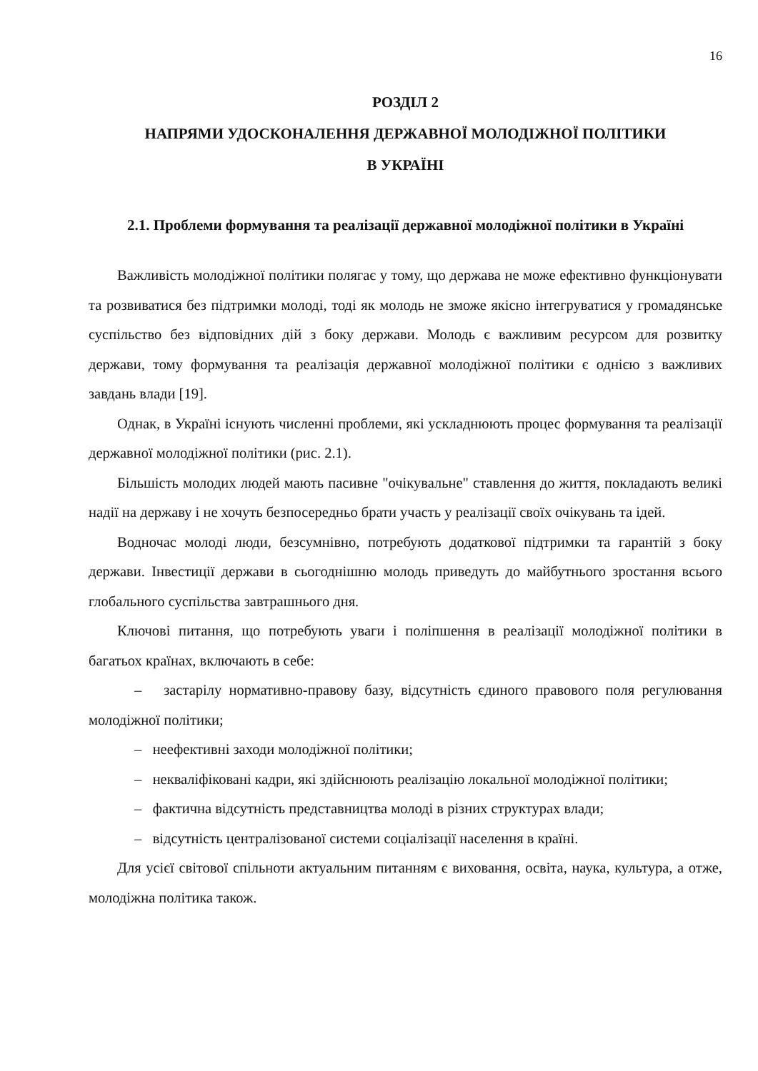16
РОЗДІЛ 2
НАПРЯМИ УДОСКОНАЛЕННЯ ДЕРЖАВНОЇ МОЛОДІЖНОЇ ПОЛІТИКИ
В УКРАЇНІ
2.1. Проблеми формування та реалізації державної молодіжної політики в Україні
Важливість молодіжної політики полягає у тому, що держава не може ефективно функціонувати та розвиватися без підтримки молоді, тоді як молодь не зможе якісно інтегруватися у громадянське суспільство без відповідних дій з боку держави. Молодь є важливим ресурсом для розвитку держави, тому формування та реалізація державної молодіжної політики є однією з важливих завдань влади [19].
Однак, в Україні існують численні проблеми, які ускладнюють процес формування та реалізації державної молодіжної політики (рис. 2.1).
Більшість молодих людей мають пасивне "очікувальне" ставлення до життя, покладають великі надії на державу і не хочуть безпосередньо брати участь у реалізації своїх очікувань та ідей.
Водночас молоді люди, безсумнівно, потребують додаткової підтримки та гарантій з боку держави. Інвестиції держави в сьогоднішню молодь приведуть до майбутнього зростання всього глобального суспільства завтрашнього дня.
Ключові питання, що потребують уваги і поліпшення в реалізації молодіжної політики в багатьох країнах, включають в себе:
– застарілу нормативно-правову базу, відсутність єдиного правового поля регулювання молодіжної політики;
– неефективні заходи молодіжної політики;
– некваліфіковані кадри, які здійснюють реалізацію локальної молодіжної політики;
– фактична відсутність представництва молоді в різних структурах влади;
– відсутність централізованої системи соціалізації населення в країні.
Для усієї світової спільноти актуальним питанням є виховання, освіта, наука, культура, а отже, молодіжна політика також.